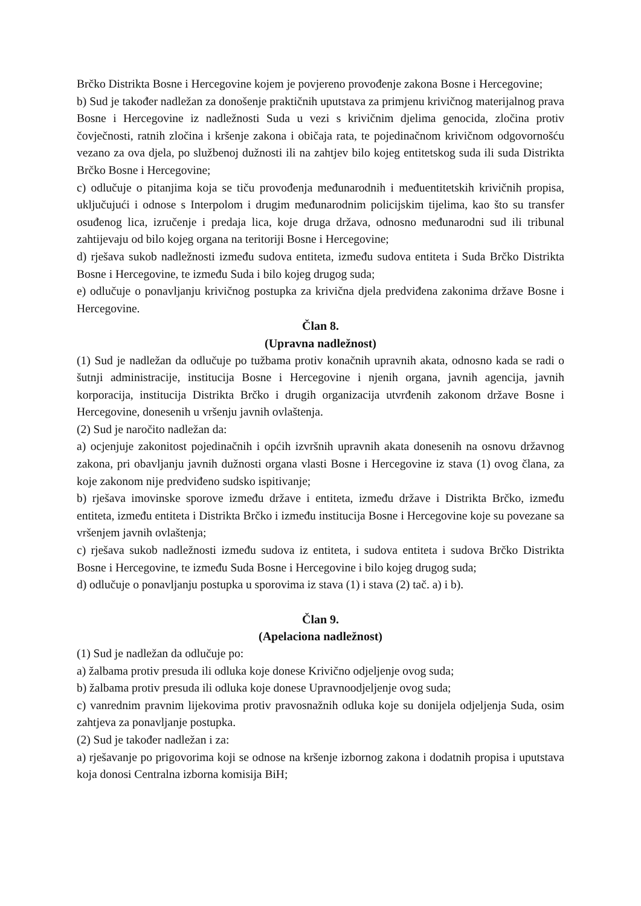Brčko Distrikta Bosne i Hercegovine kojem je povjereno provođenje zakona Bosne i Hercegovine;
b) Sud je također nadležan za donošenje praktičnih uputstava za primjenu krivičnog materijalnog prava Bosne i Hercegovine iz nadležnosti Suda u vezi s krivičnim djelima genocida, zločina protiv čovječnosti, ratnih zločina i kršenje zakona i običaja rata, te pojedinačnom krivičnom odgovornošću vezano za ova djela, po službenoj dužnosti ili na zahtjev bilo kojeg entitetskog suda ili suda Distrikta Brčko Bosne i Hercegovine;
c) odlučuje o pitanjima koja se tiču provođenja međunarodnih i međuentitetskih krivičnih propisa, uključujući i odnose s Interpolom i drugim međunarodnim policijskim tijelima, kao što su transfer osuđenog lica, izručenje i predaja lica, koje druga država, odnosno međunarodni sud ili tribunal zahtijevaju od bilo kojeg organa na teritoriji Bosne i Hercegovine;
d) rješava sukob nadležnosti između sudova entiteta, između sudova entiteta i Suda Brčko Distrikta Bosne i Hercegovine, te između Suda i bilo kojeg drugog suda;
e) odlučuje o ponavljanju krivičnog postupka za krivična djela predviđena zakonima države Bosne i Hercegovine.
Član 8.
(Upravna nadležnost)
(1) Sud je nadležan da odlučuje po tužbama protiv konačnih upravnih akata, odnosno kada se radi o šutnji administracije, institucija Bosne i Hercegovine i njenih organa, javnih agencija, javnih korporacija, institucija Distrikta Brčko i drugih organizacija utvrđenih zakonom države Bosne i Hercegovine, donesenih u vršenju javnih ovlaštenja.
(2) Sud je naročito nadležan da:
a) ocjenjuje zakonitost pojedinačnih i općih izvršnih upravnih akata donesenih na osnovu državnog zakona, pri obavljanju javnih dužnosti organa vlasti Bosne i Hercegovine iz stava (1) ovog člana, za koje zakonom nije predviđeno sudsko ispitivanje;
b) rješava imovinske sporove između države i entiteta, između države i Distrikta Brčko, između entiteta, između entiteta i Distrikta Brčko i između institucija Bosne i Hercegovine koje su povezane sa vršenjem javnih ovlaštenja;
c) rješava sukob nadležnosti između sudova iz entiteta, i sudova entiteta i sudova Brčko Distrikta Bosne i Hercegovine, te između Suda Bosne i Hercegovine i bilo kojeg drugog suda;
d) odlučuje o ponavljanju postupka u sporovima iz stava (1) i stava (2) tač. a) i b).
Član 9.
(Apelaciona nadležnost)
(1) Sud je nadležan da odlučuje po:
a) žalbama protiv presuda ili odluka koje donese Krivično odjeljenje ovog suda;
b) žalbama protiv presuda ili odluka koje donese Upravnoodjeljenje ovog suda;
c) vanrednim pravnim lijekovima protiv pravosnažnih odluka koje su donijela odjeljenja Suda, osim zahtjeva za ponavljanje postupka.
(2) Sud je također nadležan i za:
a) rješavanje po prigovorima koji se odnose na kršenje izbornog zakona i dodatnih propisa i uputstava koja donosi Centralna izborna komisija BiH;